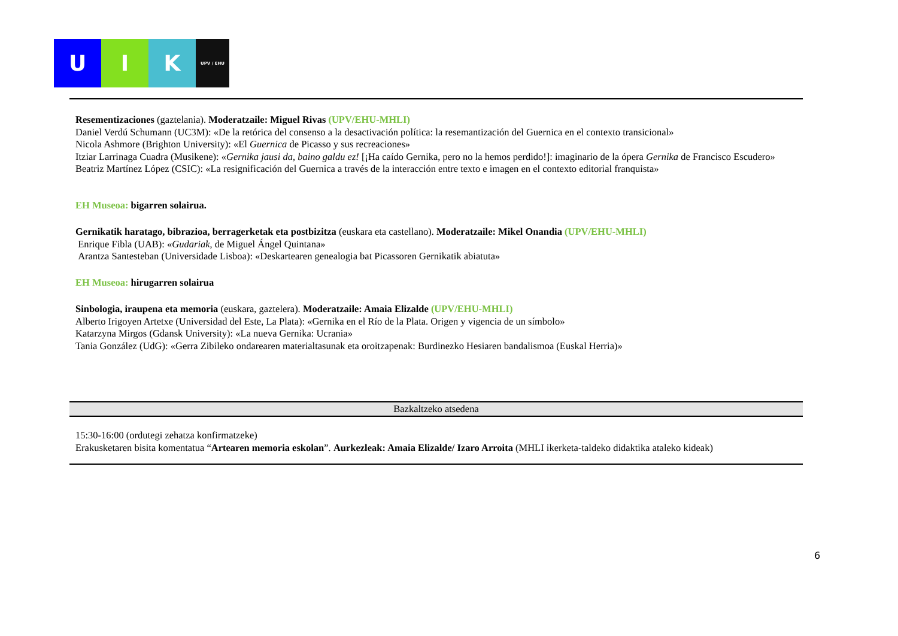U I K
UPV / EHU
Resementizaciones (gaztelania). Moderatzaile: Miguel Rivas (UPV/EHU-MHLI)
Daniel Verdú Schumann (UC3M): «De la retórica del consenso a la desactivación política: la resemantización del Guernica en el contexto transicional»
Nicola Ashmore (Brighton University): «El Guernica de Picasso y sus recreaciones»
Itziar Larrinaga Cuadra (Musikene): «Gernika jausi da, baino galdu ez! [¡Ha caído Gernika, pero no la hemos perdido!]: imaginario de la ópera Gernika de Francisco Escudero»
Beatriz Martínez López (CSIC): «La resignificación del Guernica a través de la interacción entre texto e imagen en el contexto editorial franquista»
EH Museoa: bigarren solairua.
Gernikatik haratago, bibrazioa, berragerketak eta postbizitza (euskara eta castellano). Moderatzaile: Mikel Onandia (UPV/EHU-MHLI)
Enrique Fibla (UAB): «Gudariak, de Miguel Ángel Quintana»
Arantza Santesteban (Universidade Lisboa): «Deskartearen genealogia bat Picassoren Gernikatik abiatuta»
EH Museoa: hirugarren solairua
Sinbologia, iraupena eta memoria (euskara, gaztelera). Moderatzaile: Amaia Elizalde (UPV/EHU-MHLI)
Alberto Irigoyen Artetxe (Universidad del Este, La Plata): «Gernika en el Río de la Plata. Origen y vigencia de un símbolo»
Katarzyna Mirgos (Gdansk University): «La nueva Gernika: Ucrania»
Tania González (UdG): «Gerra Zibileko ondarearen materialtasunak eta oroitzapenak: Burdinezko Hesiaren bandalismoa (Euskal Herria)»
Bazkaltzeko atsedena
15:30-16:00 (ordutegi zehatza konfirmatzeke)
Erakusketaren bisita komentatua “Artearen memoria eskolan”. Aurkezleak: Amaia Elizalde/ Izaro Arroita (MHLI ikerketa-taldeko didaktika ataleko kideak)
6